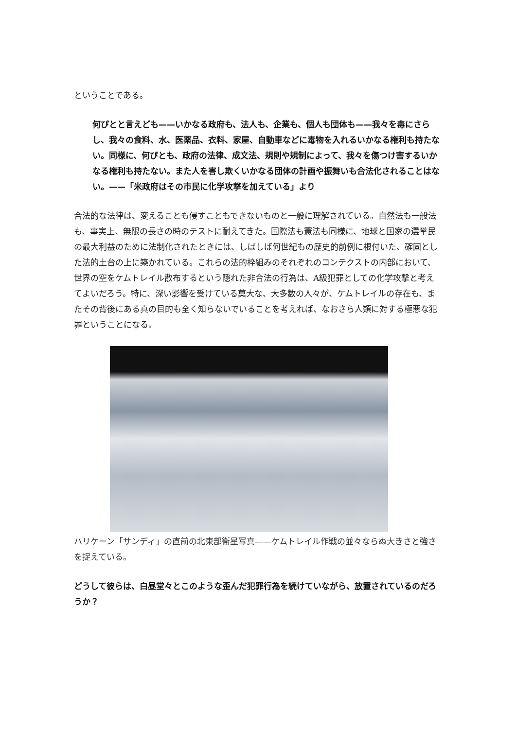ということである。
何ぴとと言えども——いかなる政府も、法人も、企業も、個人も団体も——我々を毒にさらし、我々の食料、水、医薬品、衣料、家屋、自動車などに毒物を入れるいかなる権利も持たない。同様に、何ぴとも、政府の法律、成文法、規則や規制によって、我々を傷つけ害するいかなる権利も持たない。また人を害し欺くいかなる団体の計画や振舞いも合法化されることはない。——「米政府はその市民に化学攻撃を加えている」より
合法的な法律は、変えることも侵すこともできないものと一般に理解されている。自然法も一般法も、事実上、無限の長さの時のテストに耐えてきた。国際法も憲法も同様に、地球と国家の選挙民の最大利益のために法制化されたときには、しばしば何世紀もの歴史的前例に根付いた、確固とした法的土台の上に築かれている。これらの法的枠組みのそれぞれのコンテクストの内部において、世界の空をケムトレイル散布するという隠れた非合法の行為は、A級犯罪としての化学攻撃と考えてよいだろう。特に、深い影響を受けている莫大な、大多数の人々が、ケムトレイルの存在も、またその背後にある真の目的も全く知らないでいることを考えれば、なおさら人類に対する極悪な犯罪ということになる。
ハリケーン「サンディ」の直前の北東部衛星写真——ケムトレイル作戦の並々ならぬ大きさと強さを捉えている。
どうして彼らは、白昼堂々とこのような歪んだ犯罪行為を続けていながら、放置されているのだろうか？